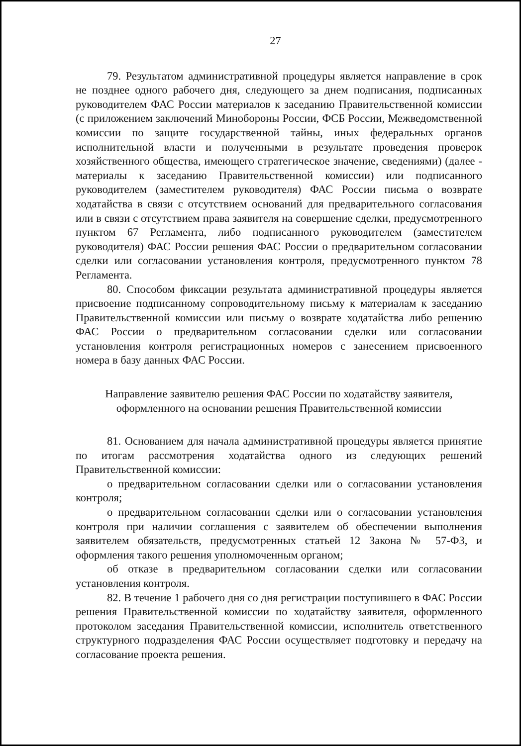27
79. Результатом административной процедуры является направление в срок не позднее одного рабочего дня, следующего за днем подписания, подписанных руководителем ФАС России материалов к заседанию Правительственной комиссии (с приложением заключений Минобороны России, ФСБ России, Межведомственной комиссии по защите государственной тайны, иных федеральных органов исполнительной власти и полученными в результате проведения проверок хозяйственного общества, имеющего стратегическое значение, сведениями) (далее - материалы к заседанию Правительственной комиссии) или подписанного руководителем (заместителем руководителя) ФАС России письма о возврате ходатайства в связи с отсутствием оснований для предварительного согласования или в связи с отсутствием права заявителя на совершение сделки, предусмотренного пунктом 67 Регламента, либо подписанного руководителем (заместителем руководителя) ФАС России решения ФАС России о предварительном согласовании сделки или согласовании установления контроля, предусмотренного пунктом 78 Регламента.
80. Способом фиксации результата административной процедуры является присвоение подписанному сопроводительному письму к материалам к заседанию Правительственной комиссии или письму о возврате ходатайства либо решению ФАС России о предварительном согласовании сделки или согласовании установления контроля регистрационных номеров с занесением присвоенного номера в базу данных ФАС России.
Направление заявителю решения ФАС России по ходатайству заявителя,
оформленного на основании решения Правительственной комиссии
81. Основанием для начала административной процедуры является принятие по итогам рассмотрения ходатайства одного из следующих решений Правительственной комиссии:
о предварительном согласовании сделки или о согласовании установления контроля;
о предварительном согласовании сделки или о согласовании установления контроля при наличии соглашения с заявителем об обеспечении выполнения заявителем обязательств, предусмотренных статьей 12 Закона № 57-ФЗ, и оформления такого решения уполномоченным органом;
об отказе в предварительном согласовании сделки или согласовании установления контроля.
82. В течение 1 рабочего дня со дня регистрации поступившего в ФАС России решения Правительственной комиссии по ходатайству заявителя, оформленного протоколом заседания Правительственной комиссии, исполнитель ответственного структурного подразделения ФАС России осуществляет подготовку и передачу на согласование проекта решения.